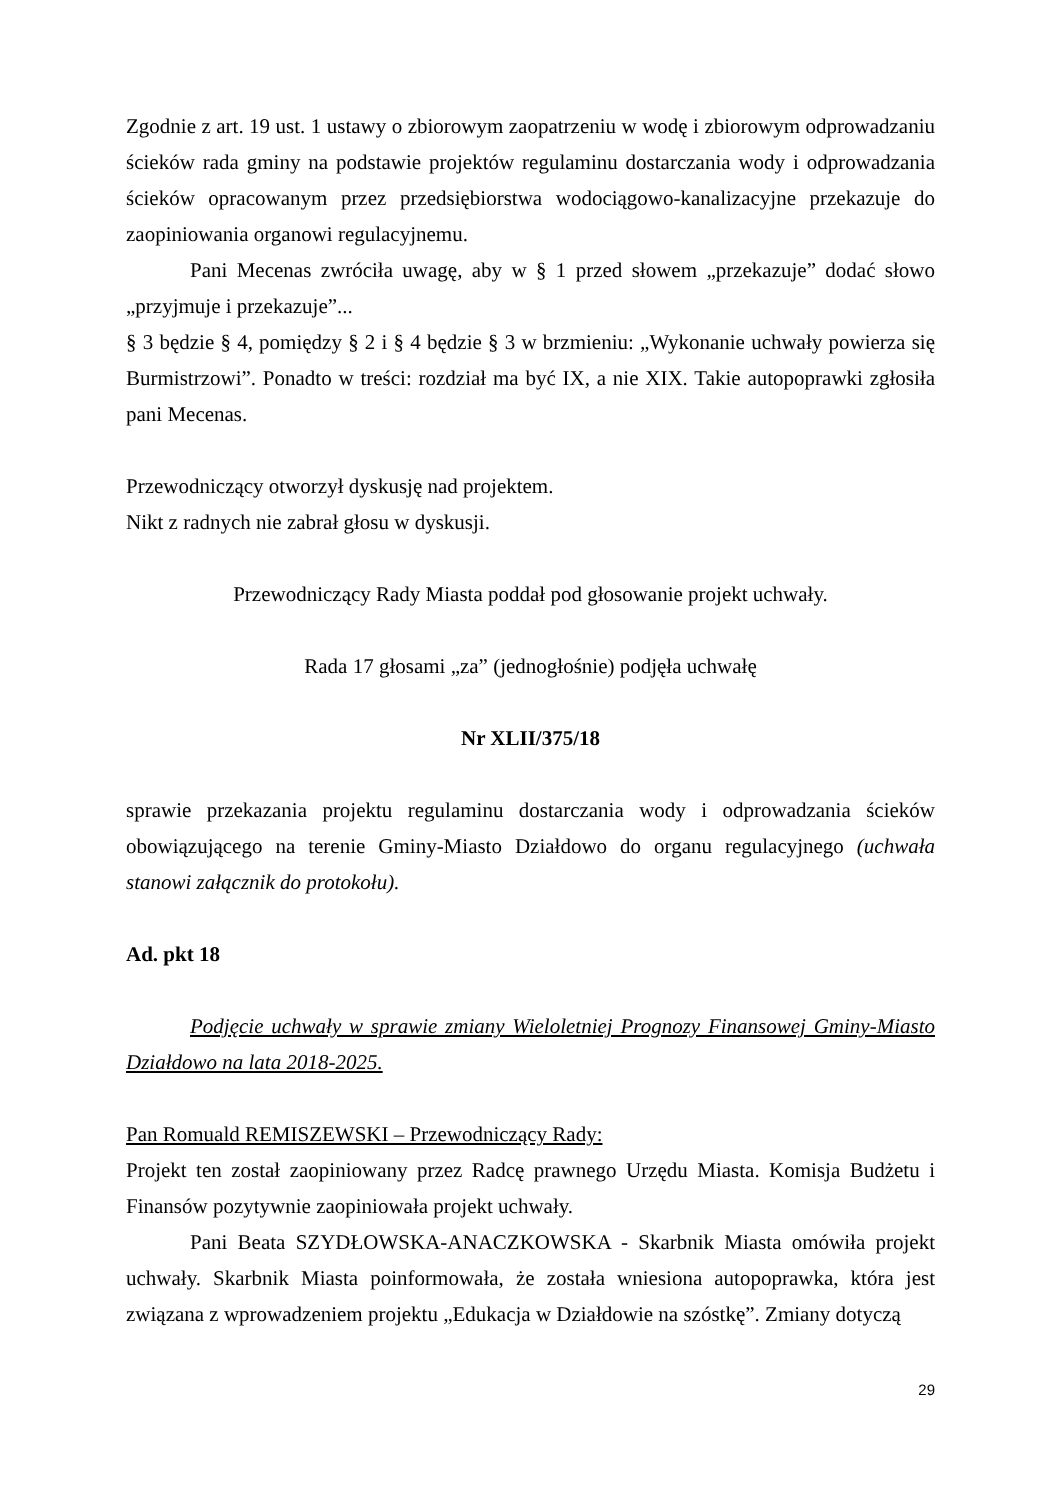Zgodnie z art. 19 ust. 1 ustawy o zbiorowym zaopatrzeniu w wodę i zbiorowym odprowadzaniu ścieków rada gminy na podstawie projektów regulaminu dostarczania wody i odprowadzania ścieków opracowanym przez przedsiębiorstwa wodociągowo-kanalizacyjne przekazuje do zaopiniowania organowi regulacyjnemu.
Pani Mecenas zwróciła uwagę, aby w § 1 przed słowem „przekazuje” dodać słowo „przyjmuje i przekazuje”...
§ 3 będzie § 4, pomiędzy § 2 i § 4 będzie § 3 w brzmieniu: „Wykonanie uchwały powierza się Burmistrzowi”. Ponadto w treści: rozdział ma być IX, a nie XIX. Takie autopoprawki zgłosiła pani Mecenas.
Przewodniczący otworzył dyskusję nad projektem.
Nikt z radnych nie zabrał głosu w dyskusji.
Przewodniczący Rady Miasta poddał pod głosowanie projekt uchwały.
Rada 17 głosami „za” (jednogłośnie) podjęła uchwałę
Nr XLII/375/18
sprawie przekazania projektu regulaminu dostarczania wody i odprowadzania ścieków obowiązującego na terenie Gminy-Miasto Działdowo do organu regulacyjnego (uchwała stanowi załącznik do protokołu).
Ad. pkt 18
Podjęcie uchwały w sprawie zmiany Wieloletniej Prognozy Finansowej Gminy-Miasto Działdowo na lata 2018-2025.
Pan Romuald REMISZEWSKI – Przewodniczący Rady:
Projekt ten został zaopiniowany przez Radcę prawnego Urzędu Miasta. Komisja Budżetu i Finansów pozytywnie zaopiniowała projekt uchwały.
Pani Beata SZYDŁOWSKA-ANACZKOWSKA - Skarbnik Miasta omówiła projekt uchwały. Skarbnik Miasta poinformowała, że została wniesiona autopoprawka, która jest związana z wprowadzeniem projektu „Edukacja w Działdowie na szóstkę”. Zmiany dotyczą
29